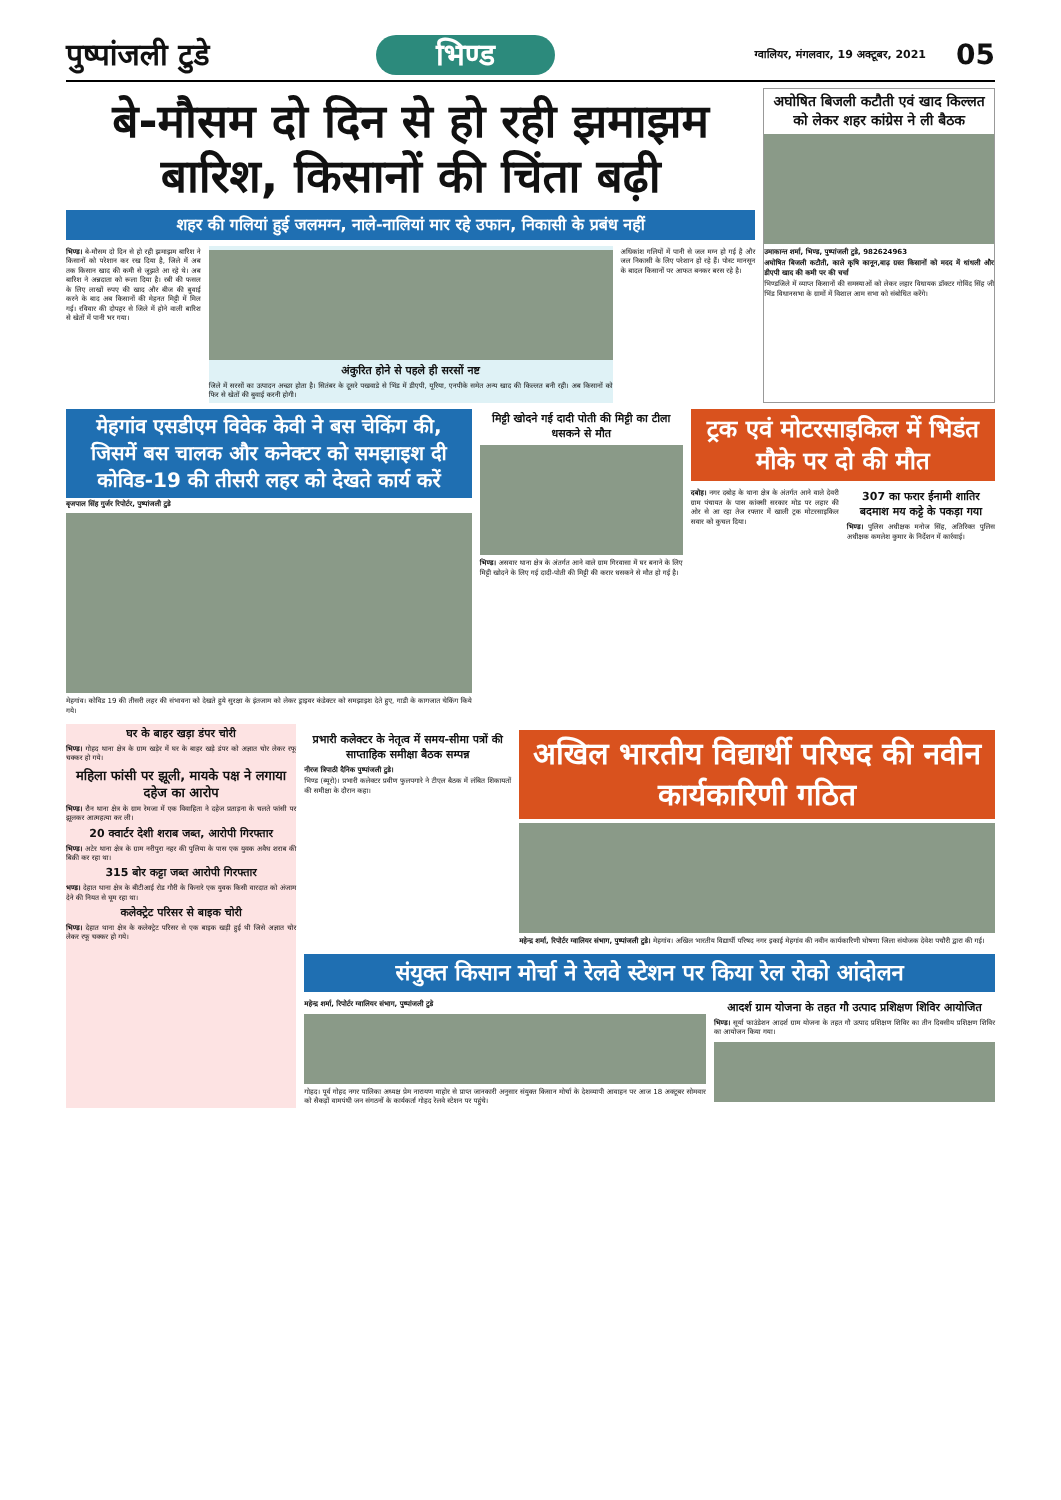पुष्पांजली टुडे
भिण्ड
ग्वालियर, मंगलवार, 19 अक्टूबर, 2021
05
बे-मौसम दो दिन से हो रही झमाझम बारिश, किसानों की चिंता बढ़ी
शहर की गलियां हुई जलमग्न, नाले-नालियां मार रहे उफान, निकासी के प्रबंध नहीं
भिण्ड। बे-मौसम दो दिन से हो रही झमाझम बारिश ने किसानों को परेशान कर रख दिया है, जिले में अब तक किसान खाद की कमी से जूझते आ रहे थे। अब बारिश ने अन्नदाता को रूला दिया है। रबी की फसल के लिए लाखों रुपए की खाद और बीज की बुवाई करने के बाद अब किसानों की मेहनत मिट्टी में मिल गई। रविवार की दोपहर से जिले में होने वाली बारिश से खेतों में पानी भर गया।
अंकुरित होने से पहले ही सरसों नष्ट
जिले में सरसों का उत्पादन अच्छा होता है। सितंबर के दूसरे पखवाडे से भिंड में डीएपी, यूरिया, एनपीके समेत अन्य खाद की किल्लत बनी रही। अब किसानों को फिर से खेतों की बुवाई करनी होगी।
अधिकांश गलियों में पानी से जल मग्न हो गई है और जल निकासी के लिए परेशान हो रहे हैं। पोस्ट मानसून के बादल किसानों पर आफत बनकर बरस रहे है।
अघोषित बिजली कटौती एवं खाद किल्लत को लेकर शहर कांग्रेस ने ली बैठक
उमाकान्त शर्मा, भिण्ड, पुष्पांजली टुडे, 982624963
अघोषित बिजली कटौती, काले कृषि कानून,बाढ़ ग्रस्त किसानों को मदद में धांधली और डीएपी खाद की कमी पर की चर्चा
भिण्डजिले में व्याप्त किसानों की समस्याओं को लेकर लहार विधायक डॉक्टर गोविंद सिंह जी भिंड विधानसभा के ग्रामों में विशाल आम सभा को संबोधित करेंगे।
मेहगांव एसडीएम विवेक केवी ने बस चेकिंग की, जिसमें बस चालक और कनेक्टर को समझाइश दी कोविड-19 की तीसरी लहर को देखते कार्य करें
बृजपाल सिंह गुर्जर रिपोर्टर, पुष्पांजली टुडे
मेहगांव। कोविड 19 की तीसरी लहर की संभावना को देखते हुये सुरक्षा के इंतजाम को लेकर ड्राइवर कंडेक्टर को समझाइश देते हुए, गाडी के कागजात चेकिंग किये गये।
मिट्टी खोदने गई दादी पोती की मिट्टी का टीला धसकने से मौत
भिण्ड। असवार थाना क्षेत्र के अंतर्गत आने वाले ग्राम गिरवासा में घर बनाने के लिए मिट्टी खोदने के लिए गई दादी-पोती की मिट्टी की करार धसकने से मौत हो गई है।
ट्रक एवं मोटरसाइकिल में भिडंत मौके पर दो की मौत
दबोह। नगर दबोह के थाना क्षेत्र के अंतर्गत आने वाले देवरी ग्राम पंचायत के पास कांक्सी सरकार मोड पर लहार की ओर से आ रहा तेज रफ्तार में खाली ट्रक मोटरसाइकिल सवार को कुचल दिया।
307 का फरार ईनामी शातिर बदमाश मय कट्टे के पकड़ा गया
भिण्ड। पुलिस अधीक्षक मनोज सिंह, अतिरिक्त पुलिस अधीक्षक कमलेश कुमार के निर्देशन में कार्रवाई।
घर के बाहर खड़ा डंपर चोरी
भिण्ड। गोहद थाना क्षेत्र के ग्राम खड़ेर में घर के बाहर खड़े डंपर को अज्ञात चोर लेकर रफू चक्कर हो गये।
महिला फांसी पर झूली, मायके पक्ष ने लगाया दहेज का आरोप
भिण्ड। रौन थाना क्षेत्र के ग्राम रेमजा में एक विवाहिता ने दहेज प्रताड़ना के चलते फांसी पर झूलकर आत्महत्या कर ली।
20 क्वार्टर देशी शराब जब्त, आरोपी गिरफ्तार
भिण्ड। अटेर थाना क्षेत्र के ग्राम नरीपुरा नहर की पुलिया के पास एक युवक अवैध शराब की बिक्री कर रहा था।
315 बोर कट्टा जब्त आरोपी गिरफ्तार
भण्ड। देहात थाना क्षेत्र के बीटीआई रोड गौरी के किनारे एक युवक किसी वारदात को अंजाम देने की नियत से घूम रहा था।
कलेक्ट्रेट परिसर से बाइक चोरी
भिण्ड। देहात थाना क्षेत्र के कलेक्ट्रेट परिसर से एक बाइक खड़ी हुई थी जिसे अज्ञात चोर लेकर रफू चक्कर हो गये।
प्रभारी कलेक्टर के नेतृत्व में समय-सीमा पत्रों की साप्ताहिक समीक्षा बैठक सम्पन्न
नीरज त्रिपाठी दैनिक पुष्पांजली टुडे।
भिण्ड (ब्यूरो)। प्रभारी कलेक्टर प्रवीण फुलपगारे ने टीएल बैठक में लंबित शिकायतों की समीक्षा के दौरान कहा।
अखिल भारतीय विद्यार्थी परिषद की नवीन कार्यकारिणी गठित
महेन्द्र शर्मा, रिपोर्टर ग्वालियर संभाग, पुष्पांजली टुडे। मेहगांव। अखिल भारतीय विद्यार्थी परिषद नगर इकाई मेहगांव की नवीन कार्यकारिणी घोषणा जिला संयोजक देवेश पचौरी द्वारा की गई।
संयुक्त किसान मोर्चा ने रेलवे स्टेशन पर किया रेल रोको आंदोलन
महेन्द्र शर्मा, रिपोर्टर ग्वालियर संभाग, पुष्पांजली टुडे
गोहद। पूर्व गोहद नगर पालिका अध्यक्ष प्रेम नारायण माहोर से प्राप्त जानकारी अनुसार संयुक्त किसान मोर्चा के देशव्यापी आवाहन पर आज 18 अक्टूबर सोमवार को सैकड़ों वामपंथी जन संगठनों के कार्यकर्ता गोहद रेलवे स्टेशन पर पहुंचे।
आदर्श ग्राम योजना के तहत गौ उत्पाद प्रशिक्षण शिविर आयोजित
भिण्ड। सूर्या फाउंडेशन आदर्श ग्राम योजना के तहत गौ उत्पाद प्रशिक्षण शिविर का तीन दिवसीय प्रशिक्षण शिविर का आयोजन किया गया।